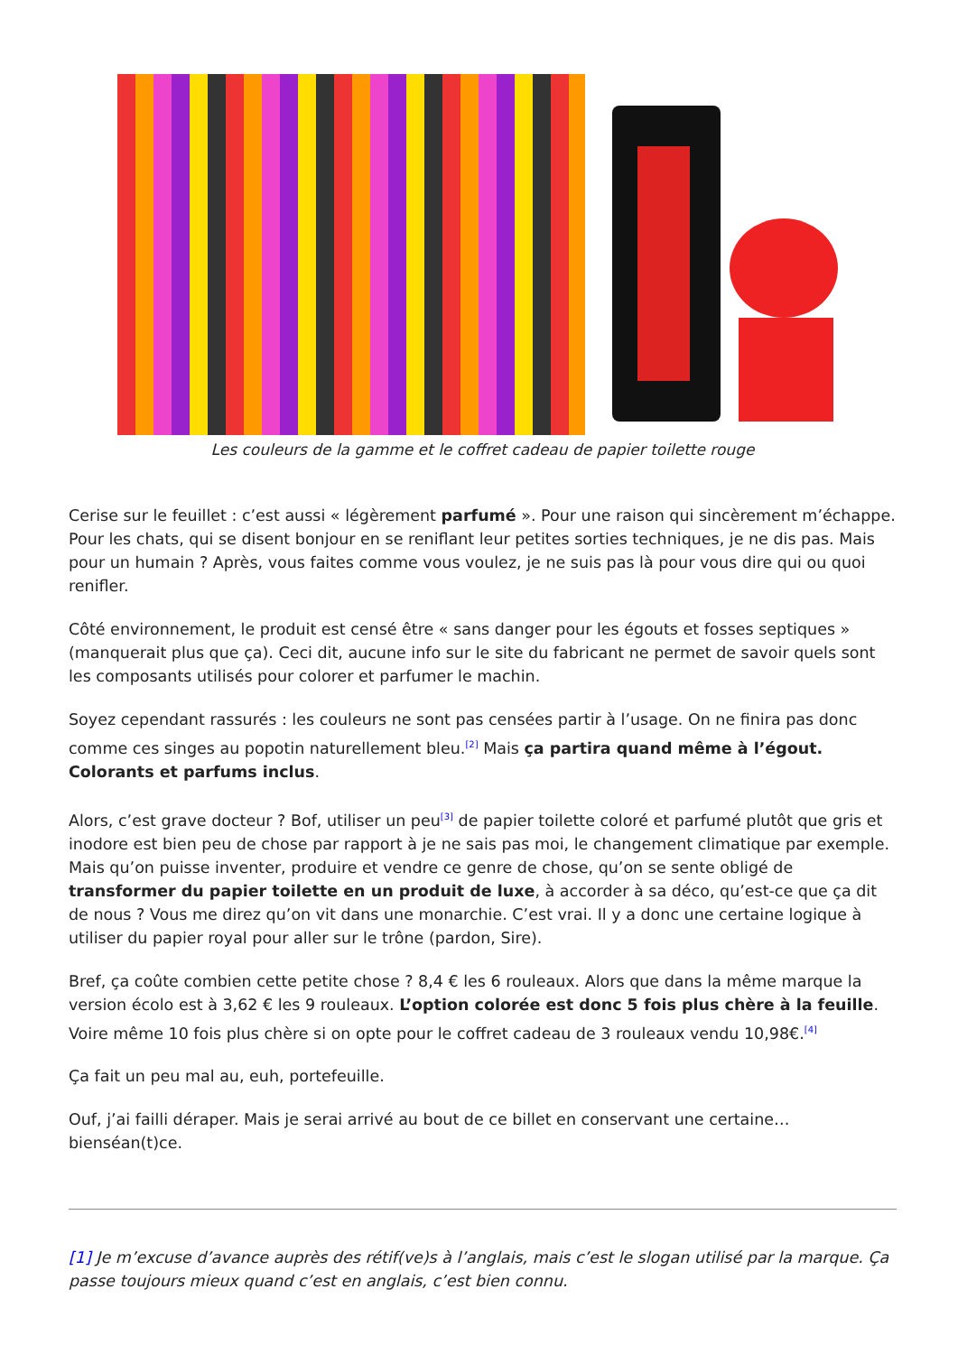Les couleurs de la gamme et le coffret cadeau de papier toilette rouge
Cerise sur le feuillet : c’est aussi « légèrement parfumé ». Pour une raison qui sincèrement m’échappe. Pour les chats, qui se disent bonjour en se reniflant leur petites sorties techniques, je ne dis pas. Mais pour un humain ? Après, vous faites comme vous voulez, je ne suis pas là pour vous dire qui ou quoi renifler.
Côté environnement, le produit est censé être « sans danger pour les égouts et fosses septiques » (manquerait plus que ça). Ceci dit, aucune info sur le site du fabricant ne permet de savoir quels sont les composants utilisés pour colorer et parfumer le machin.
Soyez cependant rassurés : les couleurs ne sont pas censées partir à l’usage. On ne finira pas donc comme ces singes au popotin naturellement bleu.<sup>[2]</sup> Mais ça partira quand même à l’égout. Colorants et parfums inclus.
Alors, c’est grave docteur ? Bof, utiliser un peu<sup>[3]</sup> de papier toilette coloré et parfumé plutôt que gris et inodore est bien peu de chose par rapport à je ne sais pas moi, le changement climatique par exemple. Mais qu’on puisse inventer, produire et vendre ce genre de chose, qu’on se sente obligé de transformer du papier toilette en un produit de luxe, à accorder à sa déco, qu’est-ce que ça dit de nous ? Vous me direz qu’on vit dans une monarchie. C’est vrai. Il y a donc une certaine logique à utiliser du papier royal pour aller sur le trône (pardon, Sire).
Bref, ça coûte combien cette petite chose ? 8,4 € les 6 rouleaux. Alors que dans la même marque la version écolo est à 3,62 € les 9 rouleaux. L’option colorée est donc 5 fois plus chère à la feuille. Voire même 10 fois plus chère si on opte pour le coffret cadeau de 3 rouleaux vendu 10,98€.<sup>[4]</sup>
Ça fait un peu mal au, euh, portefeuille.
Ouf, j’ai failli déraper. Mais je serai arrivé au bout de ce billet en conservant une certaine… bienséan(t)ce.
[1] Je m’excuse d’avance auprès des rétif(ve)s à l’anglais, mais c’est le slogan utilisé par la marque. Ça passe toujours mieux quand c’est en anglais, c’est bien connu.